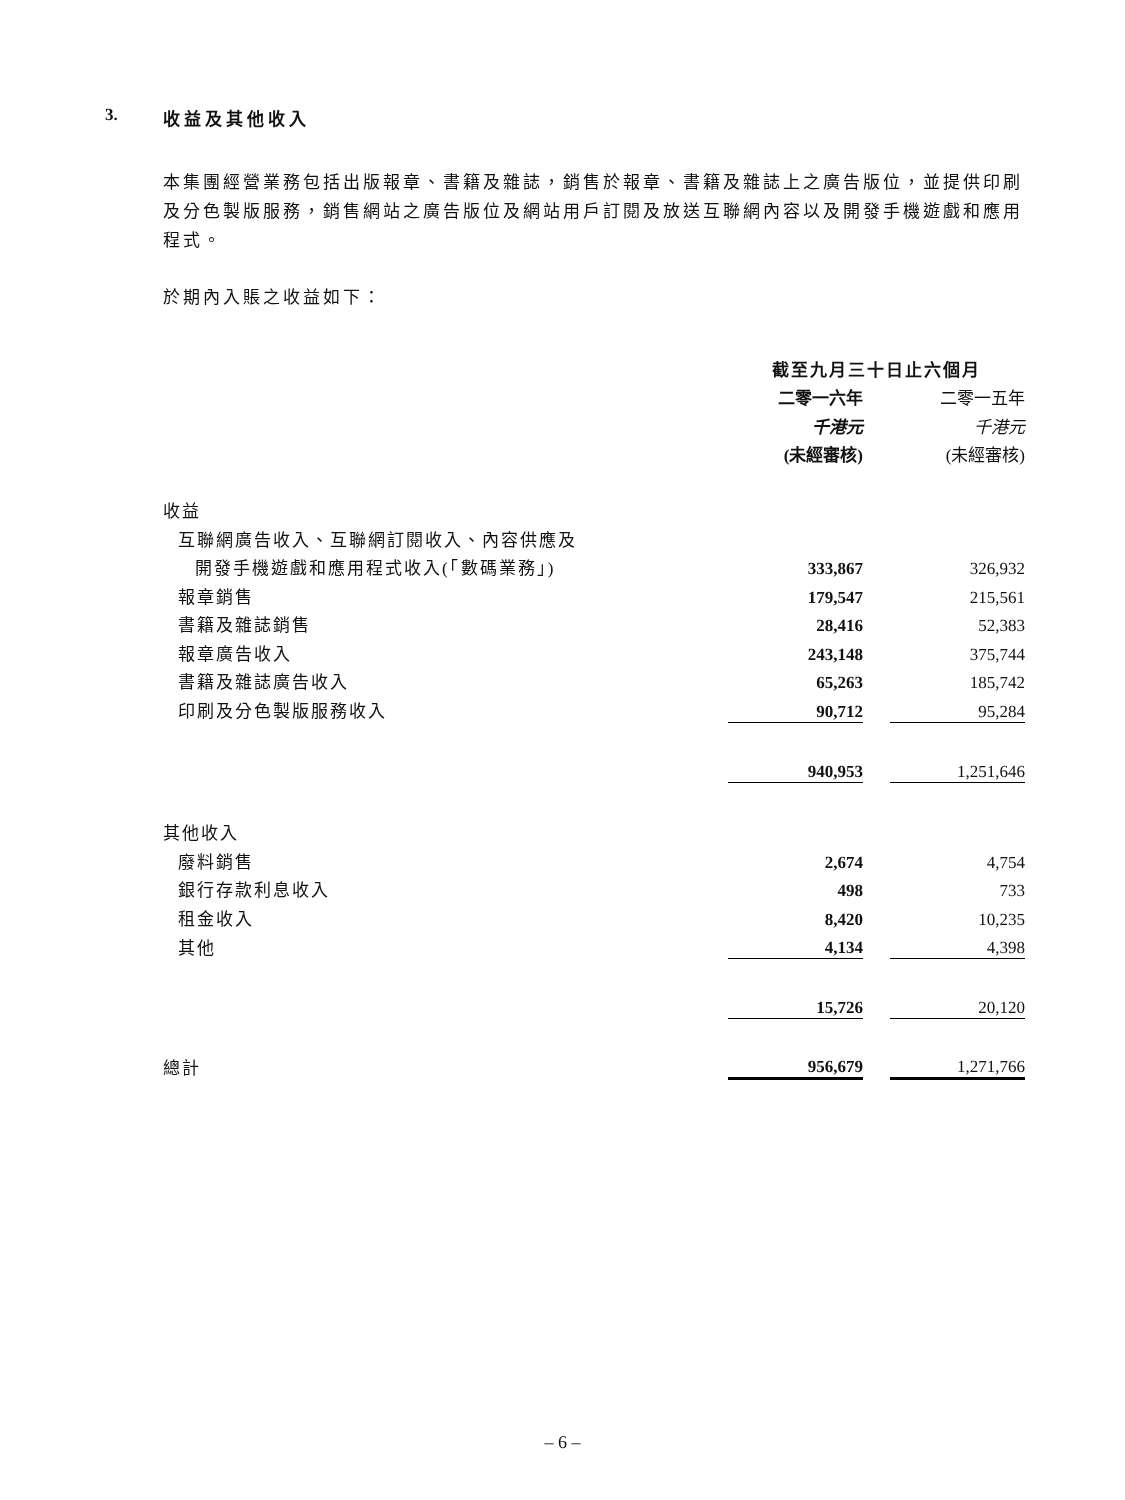3. 收益及其他收入
本集團經營業務包括出版報章、書籍及雜誌，銷售於報章、書籍及雜誌上之廣告版位，並提供印刷及分色製版服務，銷售網站之廣告版位及網站用戶訂閱及放送互聯網內容以及開發手機遊戲和應用程式。
於期內入賬之收益如下：
| | 截至九月三十日止六個月 | | |
| | 二零一六年 | | 二零一五年 |
| | 千港元 | | 千港元 |
| | (未經審核) | | (未經審核) |
| 收益 | | | |
| 互聯網廣告收入、互聯網訂閱收入、內容供應及 | | | |
| 開發手機遊戲和應用程式收入(「數碼業務」) | 333,867 | | 326,932 |
| 報章銷售 | 179,547 | | 215,561 |
| 書籍及雜誌銷售 | 28,416 | | 52,383 |
| 報章廣告收入 | 243,148 | | 375,744 |
| 書籍及雜誌廣告收入 | 65,263 | | 185,742 |
| 印刷及分色製版服務收入 | 90,712 | | 95,284 |
| | 940,953 | | 1,251,646 |
| 其他收入 | | | |
| 廢料銷售 | 2,674 | | 4,754 |
| 銀行存款利息收入 | 498 | | 733 |
| 租金收入 | 8,420 | | 10,235 |
| 其他 | 4,134 | | 4,398 |
| | 15,726 | | 20,120 |
| 總計 | 956,679 | | 1,271,766 |
– 6 –